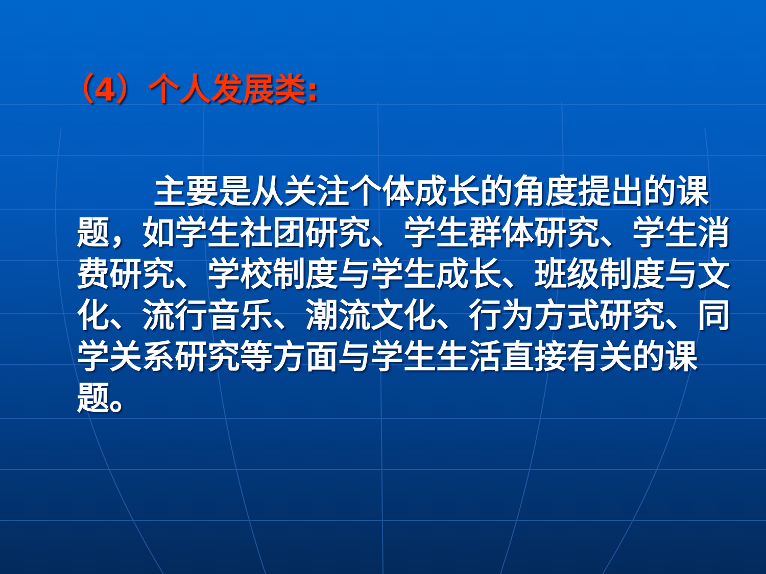（4）个人发展类:
主要是从关注个体成长的角度提出的课题，如学生社团研究、学生群体研究、学生消费研究、学校制度与学生成长、班级制度与文化、流行音乐、潮流文化、行为方式研究、同学关系研究等方面与学生生活直接有关的课题。